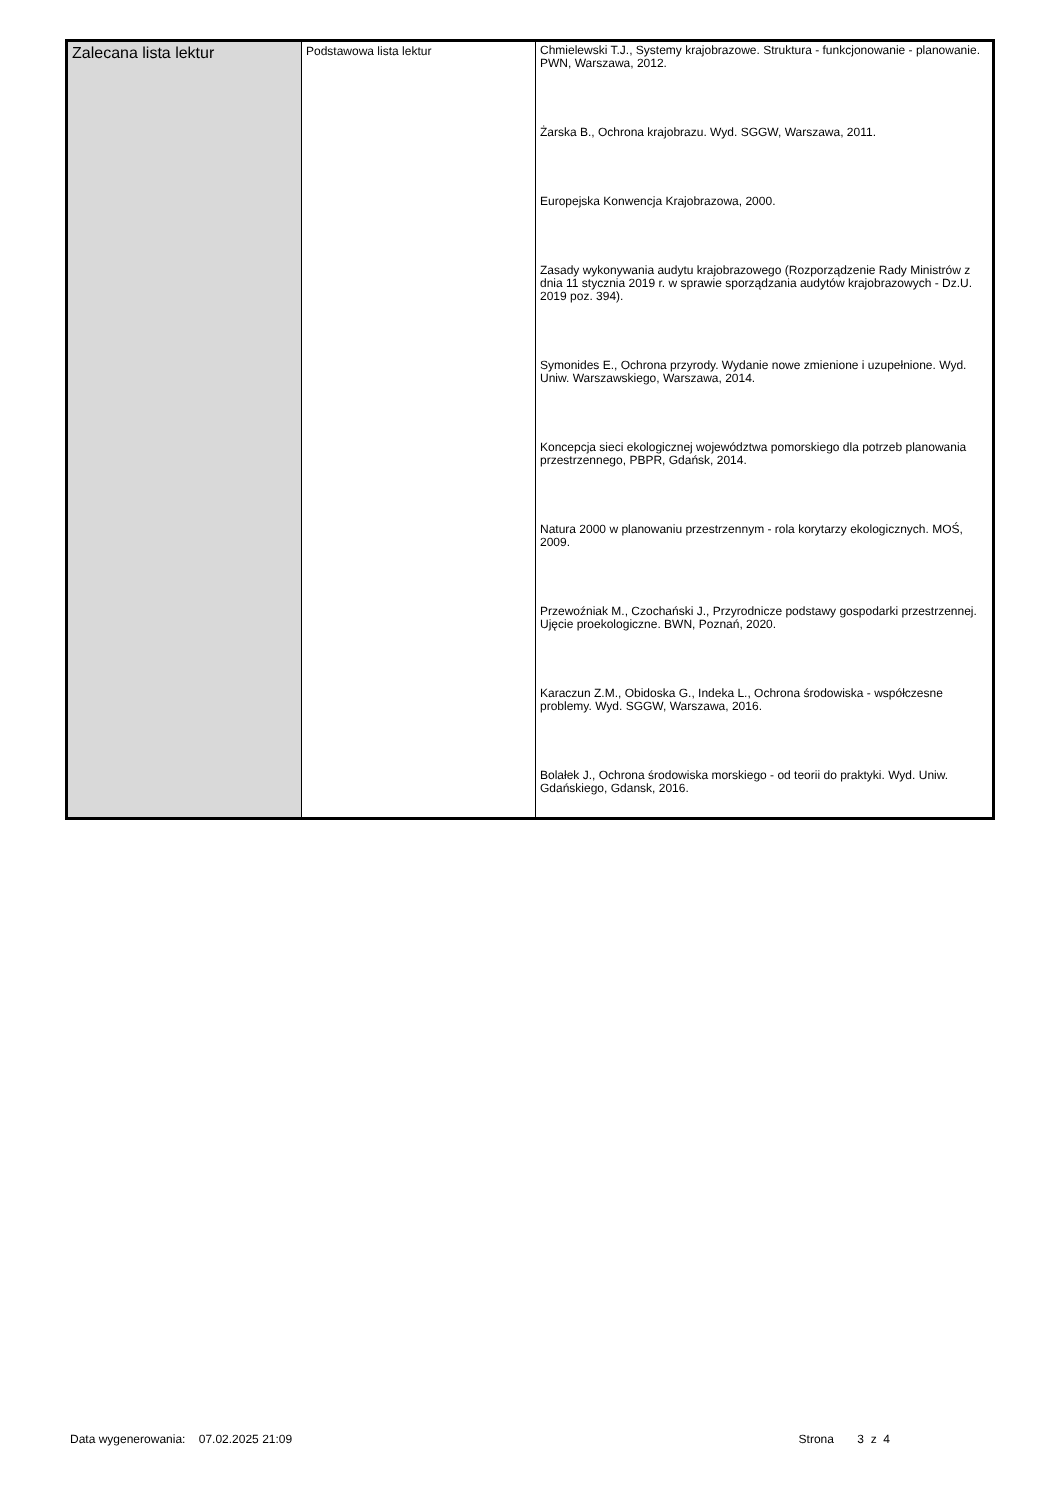| Zalecana lista lektur | Podstawowa lista lektur | Chmielewski T.J., Systemy krajobrazowe. Struktura - funkcjonowanie - planowanie. PWN, Warszawa, 2012. Żarska B., Ochrona krajobrazu. Wyd. SGGW, Warszawa, 2011. Europejska Konwencja Krajobrazowa, 2000. Zasady wykonywania audytu krajobrazowego (Rozporządzenie Rady Ministrów z dnia 11 stycznia 2019 r. w sprawie sporządzania audytów krajobrazowych - Dz.U. 2019 poz. 394). Symonides E., Ochrona przyrody. Wydanie nowe zmienione i uzupełnione. Wyd. Uniw. Warszawskiego, Warszawa, 2014. Koncepcja sieci ekologicznej województwa pomorskiego dla potrzeb planowania przestrzennego, PBPR, Gdańsk, 2014. Natura 2000 w planowaniu przestrzennym - rola korytarzy ekologicznych. MOŚ, 2009. Przewoźniak M., Czochański J., Przyrodnicze podstawy gospodarki przestrzennej. Ujęcie proekologiczne. BWN, Poznań, 2020. Karaczun Z.M., Obidoska G., Indeka L., Ochrona środowiska - współczesne problemy. Wyd. SGGW, Warszawa, 2016. Bolałek J., Ochrona środowiska morskiego - od teorii do praktyki. Wyd. Uniw. Gdańskiego, Gdansk, 2016. |
Data wygenerowania: 07.02.2025 21:09 Strona 3 z 4